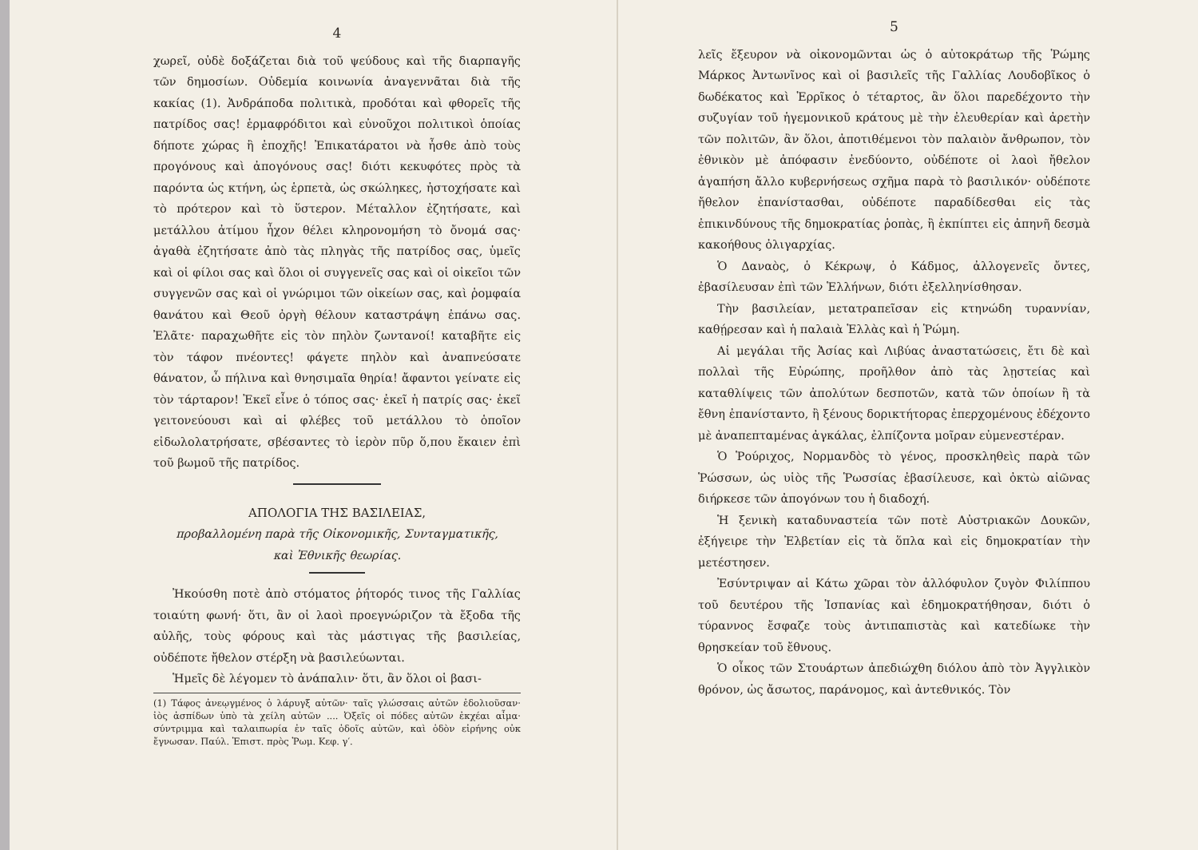4
χωρεῖ, οὐδὲ δοξάζεται διὰ τοῦ ψεύδους καὶ τῆς διαρπαγῆς τῶν δημοσίων. Οὐδεμία κοινωνία ἀναγεννᾶται διὰ τῆς κακίας (1). Ἀνδράποδα πολιτικὰ, προδόται καὶ φθορεῖς τῆς πατρίδος σας! ἑρμαφρόδιτοι καὶ εὐνοῦχοι πολιτικοὶ ὁποίας δήποτε χώρας ἢ ἐποχῆς! Ἐπικατάρατοι νὰ ἦσθε ἀπὸ τοὺς προγόνους καὶ ἀπογόνους σας! διότι κεκυφότες πρὸς τὰ παρόντα ὡς κτήνη, ὡς ἑρπετὰ, ὡς σκώληκες, ἠστοχήσατε καὶ τὸ πρότερον καὶ τὸ ὕστερον. Μέταλλον ἐζητήσατε, καὶ μετάλλου ἀτίμου ἦχον θέλει κληρονομήση τὸ ὄνομά σας· ἀγαθὰ ἐζητήσατε ἀπὸ τὰς πληγὰς τῆς πατρίδος σας, ὑμεῖς καὶ οἱ φίλοι σας καὶ ὅλοι οἱ συγγενεῖς σας καὶ οἱ οἰκεῖοι τῶν συγγενῶν σας καὶ οἱ γνώριμοι τῶν οἰκείων σας, καὶ ῥομφαία θανάτου καὶ Θεοῦ ὀργὴ θέλουν καταστράψη ἐπάνω σας. Ἐλᾶτε· παραχωθῆτε εἰς τὸν πηλὸν ζωντανοί! καταβῆτε εἰς τὸν τάφον πνέοντες! φάγετε πηλὸν καὶ ἀναπνεύσατε θάνατον, ὦ πήλινα καὶ θνησιμαῖα θηρία! ἄφαντοι γείνατε εἰς τὸν τάρταρον! Ἐκεῖ εἶνε ὁ τόπος σας· ἐκεῖ ἡ πατρίς σας· ἐκεῖ γειτονεύουσι καὶ αἱ φλέβες τοῦ μετάλλου τὸ ὁποῖον εἰδωλολατρήσατε, σβέσαντες τὸ ἱερὸν πῦρ ὅ,που ἔκαιεν ἐπὶ τοῦ βωμοῦ τῆς πατρίδος.
ΑΠΟΛΟΓΙΑ ΤΗΣ ΒΑΣΙΛΕΙΑΣ,
προβαλλομένη παρὰ τῆς Οἰκονομικῆς, Συνταγματικῆς, καὶ Ἐθνικῆς θεωρίας.
Ἠκούσθη ποτὲ ἀπὸ στόματος ῥήτορός τινος τῆς Γαλλίας τοιαύτη φωνή· ὅτι, ἂν οἱ λαοὶ προεγνώριζον τὰ ἔξοδα τῆς αὐλῆς, τοὺς φόρους καὶ τὰς μάστιγας τῆς βασιλείας, οὐδέποτε ἤθελον στέρξη νὰ βασιλεύωνται.
Ἡμεῖς δὲ λέγομεν τὸ ἀνάπαλιν· ὅτι, ἂν ὅλοι οἱ βασι-
(1) Τάφος ἀνεῳγμένος ὁ λάρυγξ αὐτῶν· ταῖς γλώσσαις αὐτῶν ἐδολιοῦσαν· ἰὸς ἀσπίδων ὑπὸ τὰ χείλη αὐτῶν .... Ὀξεῖς οἱ πόδες αὐτῶν ἐκχέαι αἷμα· σύντριμμα καὶ ταλαιπωρία ἐν ταῖς ὁδοῖς αὐτῶν, καὶ ὁδὸν εἰρήνης οὐκ ἔγνωσαν. Παύλ. Ἐπιστ. πρὸς Ῥωμ. Κεφ. γ′.
5
λεῖς ἔξευρον νὰ οἰκονομῶνται ὡς ὁ αὐτοκράτωρ τῆς Ῥώμης Μάρκος Ἀντωνῖνος καὶ οἱ βασιλεῖς τῆς Γαλλίας Λουδοβῖκος ὁ δωδέκατος καὶ Ἑρρῖκος ὁ τέταρτος, ἂν ὅλοι παρεδέχοντο τὴν συζυγίαν τοῦ ἡγεμονικοῦ κράτους μὲ τὴν ἐλευθερίαν καὶ ἀρετὴν τῶν πολιτῶν, ἂν ὅλοι, ἀποτιθέμενοι τὸν παλαιὸν ἄνθρωπον, τὸν ἐθνικὸν μὲ ἀπόφασιν ἐνεδύοντο, οὐδέποτε οἱ λαοὶ ἤθελον ἀγαπήση ἄλλο κυβερνήσεως σχῆμα παρὰ τὸ βασιλικόν· οὐδέποτε ἤθελον ἐπανίστασθαι, οὐδέποτε παραδίδεσθαι εἰς τὰς ἐπικινδύνους τῆς δημοκρατίας ῥοπὰς, ἢ ἐκπίπτει εἰς ἀπηνῆ δεσμὰ κακοήθους ὀλιγαρχίας.
Ὁ Δαναὸς, ὁ Κέκρωψ, ὁ Κάδμος, ἀλλογενεῖς ὄντες, ἐβασίλευσαν ἐπὶ τῶν Ἑλλήνων, διότι ἐξελληνίσθησαν.
Τὴν βασιλείαν, μετατραπεῖσαν εἰς κτηνώδη τυραννίαν, καθῄρεσαν καὶ ἡ παλαιὰ Ἑλλὰς καὶ ἡ Ῥώμη.
Αἱ μεγάλαι τῆς Ἀσίας καὶ Λιβύας ἀναστατώσεις, ἔτι δὲ καὶ πολλαὶ τῆς Εὐρώπης, προῆλθον ἀπὸ τὰς λῃστείας καὶ καταθλίψεις τῶν ἀπολύτων δεσποτῶν, κατὰ τῶν ὁποίων ἢ τὰ ἔθνη ἐπανίσταντο, ἢ ξένους δορικτήτορας ἐπερχομένους ἐδέχοντο μὲ ἀναπεπταμένας ἀγκάλας, ἐλπίζοντα μοῖραν εὐμενεστέραν.
Ὁ Ῥούριχος, Νορμανδὸς τὸ γένος, προσκληθεὶς παρὰ τῶν Ῥώσσων, ὡς υἱὸς τῆς Ῥωσσίας ἐβασίλευσε, καὶ ὀκτὼ αἰῶνας διήρκεσε τῶν ἀπογόνων του ἡ διαδοχή.
Ἡ ξενικὴ καταδυναστεία τῶν ποτὲ Αὐστριακῶν Δουκῶν, ἐξήγειρε τὴν Ἐλβετίαν εἰς τὰ ὅπλα καὶ εἰς δημοκρατίαν τὴν μετέστησεν.
Ἐσύντριψαν αἱ Κάτω χῶραι τὸν ἀλλόφυλον ζυγὸν Φιλίππου τοῦ δευτέρου τῆς Ἱσπανίας καὶ ἐδημοκρατήθησαν, διότι ὁ τύραννος ἔσφαζε τοὺς ἀντιπαπιστὰς καὶ κατεδίωκε τὴν θρησκείαν τοῦ ἔθνους.
Ὁ οἶκος τῶν Στουάρτων ἀπεδιώχθη διόλου ἀπὸ τὸν Ἀγγλικὸν θρόνον, ὡς ἄσωτος, παράνομος, καὶ ἀντεθνικός. Τὸν